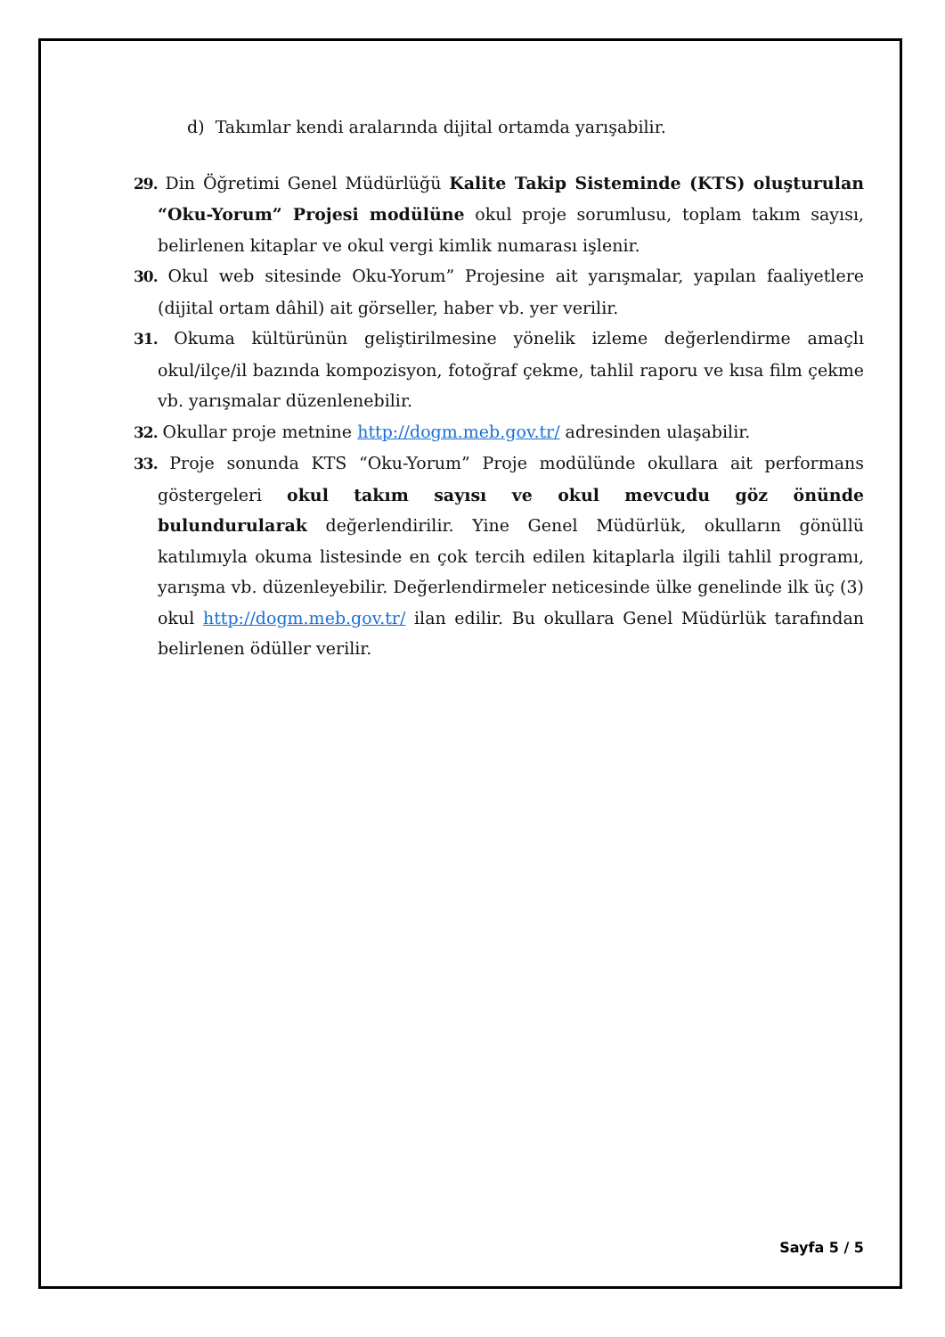d) Takımlar kendi aralarında dijital ortamda yarışabilir.
29. Din Öğretimi Genel Müdürlüğü Kalite Takip Sisteminde (KTS) oluşturulan “Oku-Yorum” Projesi modülüne okul proje sorumlusu, toplam takım sayısı, belirlenen kitaplar ve okul vergi kimlik numarası işlenir.
30. Okul web sitesinde Oku-Yorum” Projesine ait yarışmalar, yapılan faaliyetlere (dijital ortam dâhil) ait görseller, haber vb. yer verilir.
31. Okuma kültürünün geliştirilmesine yönelik izleme değerlendirme amaçlı okul/ilçe/il bazında kompozisyon, fotoğraf çekme, tahlil raporu ve kısa film çekme vb. yarışmalar düzenlenebilir.
32. Okullar proje metnine http://dogm.meb.gov.tr/ adresinden ulaşabilir.
33. Proje sonunda KTS “Oku-Yorum” Proje modülünde okullara ait performans göstergeleri okul takım sayısı ve okul mevcudu göz önünde bulundurularak değerlendirilir. Yine Genel Müdürlük, okulların gönüllü katılımıyla okuma listesinde en çok tercih edilen kitaplarla ilgili tahlil programı, yarışma vb. düzenleyebilir. Değerlendirmeler neticesinde ülke genelinde ilk üç (3) okul http://dogm.meb.gov.tr/ ilan edilir. Bu okullara Genel Müdürlük tarafından belirlenen ödüller verilir.
Sayfa 5 / 5